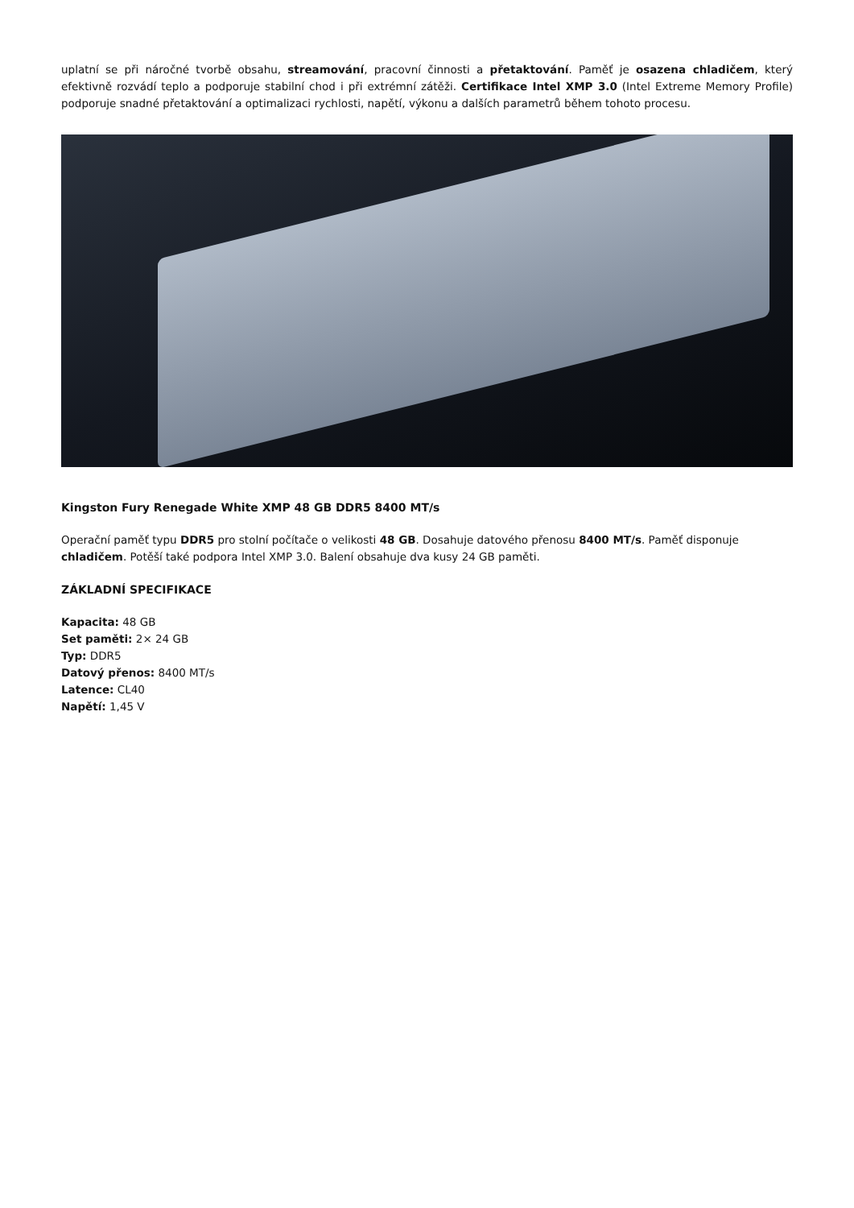uplatní se při náročné tvorbě obsahu, streamování, pracovní činnosti a přetaktování. Paměť je osazena chladičem, který efektivně rozvádí teplo a podporuje stabilní chod i při extrémní zátěži. Certifikace Intel XMP 3.0 (Intel Extreme Memory Profile) podporuje snadné přetaktování a optimalizaci rychlosti, napětí, výkonu a dalších parametrů během tohoto procesu.
Kingston Fury Renegade White XMP 48 GB DDR5 8400 MT/s
Operační paměť typu DDR5 pro stolní počítače o velikosti 48 GB. Dosahuje datového přenosu 8400 MT/s. Paměť disponuje chladičem. Potěší také podpora Intel XMP 3.0. Balení obsahuje dva kusy 24 GB paměti.
ZÁKLADNÍ SPECIFIKACE
Kapacita: 48 GB
Set paměti: 2× 24 GB
Typ: DDR5
Datový přenos: 8400 MT/s
Latence: CL40
Napětí: 1,45 V